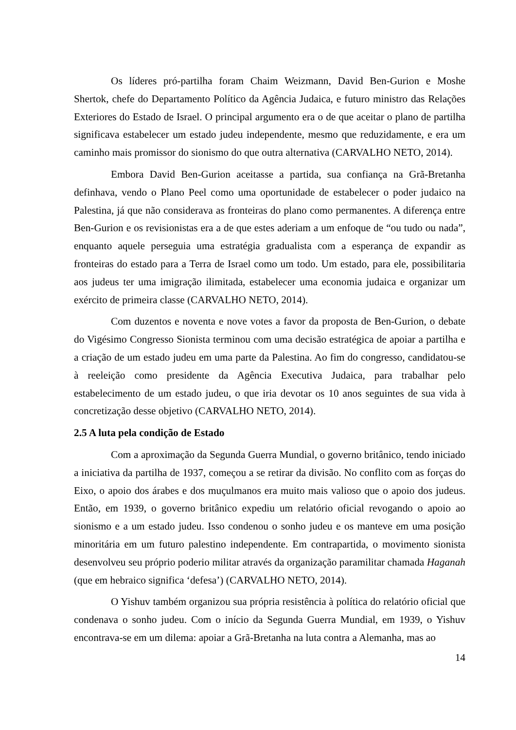Os líderes pró-partilha foram Chaim Weizmann, David Ben-Gurion e Moshe Shertok, chefe do Departamento Político da Agência Judaica, e futuro ministro das Relações Exteriores do Estado de Israel. O principal argumento era o de que aceitar o plano de partilha significava estabelecer um estado judeu independente, mesmo que reduzidamente, e era um caminho mais promissor do sionismo do que outra alternativa (CARVALHO NETO, 2014).
Embora David Ben-Gurion aceitasse a partida, sua confiança na Grã-Bretanha definhava, vendo o Plano Peel como uma oportunidade de estabelecer o poder judaico na Palestina, já que não considerava as fronteiras do plano como permanentes. A diferença entre Ben-Gurion e os revisionistas era a de que estes aderiam a um enfoque de “ou tudo ou nada”, enquanto aquele perseguia uma estratégia gradualista com a esperança de expandir as fronteiras do estado para a Terra de Israel como um todo. Um estado, para ele, possibilitaria aos judeus ter uma imigração ilimitada, estabelecer uma economia judaica e organizar um exército de primeira classe (CARVALHO NETO, 2014).
Com duzentos e noventa e nove votes a favor da proposta de Ben-Gurion, o debate do Vigésimo Congresso Sionista terminou com uma decisão estratégica de apoiar a partilha e a criação de um estado judeu em uma parte da Palestina. Ao fim do congresso, candidatou-se à reeleição como presidente da Agência Executiva Judaica, para trabalhar pelo estabelecimento de um estado judeu, o que iria devotar os 10 anos seguintes de sua vida à concretização desse objetivo (CARVALHO NETO, 2014).
2.5 A luta pela condição de Estado
Com a aproximação da Segunda Guerra Mundial, o governo britânico, tendo iniciado a iniciativa da partilha de 1937, começou a se retirar da divisão. No conflito com as forças do Eixo, o apoio dos árabes e dos muçulmanos era muito mais valioso que o apoio dos judeus. Então, em 1939, o governo britânico expediu um relatório oficial revogando o apoio ao sionismo e a um estado judeu. Isso condenou o sonho judeu e os manteve em uma posição minoritária em um futuro palestino independente. Em contrapartida, o movimento sionista desenvolveu seu próprio poderio militar através da organização paramilitar chamada Haganah (que em hebraico significa ‘defesa’) (CARVALHO NETO, 2014).
O Yishuv também organizou sua própria resistência à política do relatório oficial que condenava o sonho judeu. Com o início da Segunda Guerra Mundial, em 1939, o Yishuv encontrava-se em um dilema: apoiar a Grã-Bretanha na luta contra a Alemanha, mas ao
14